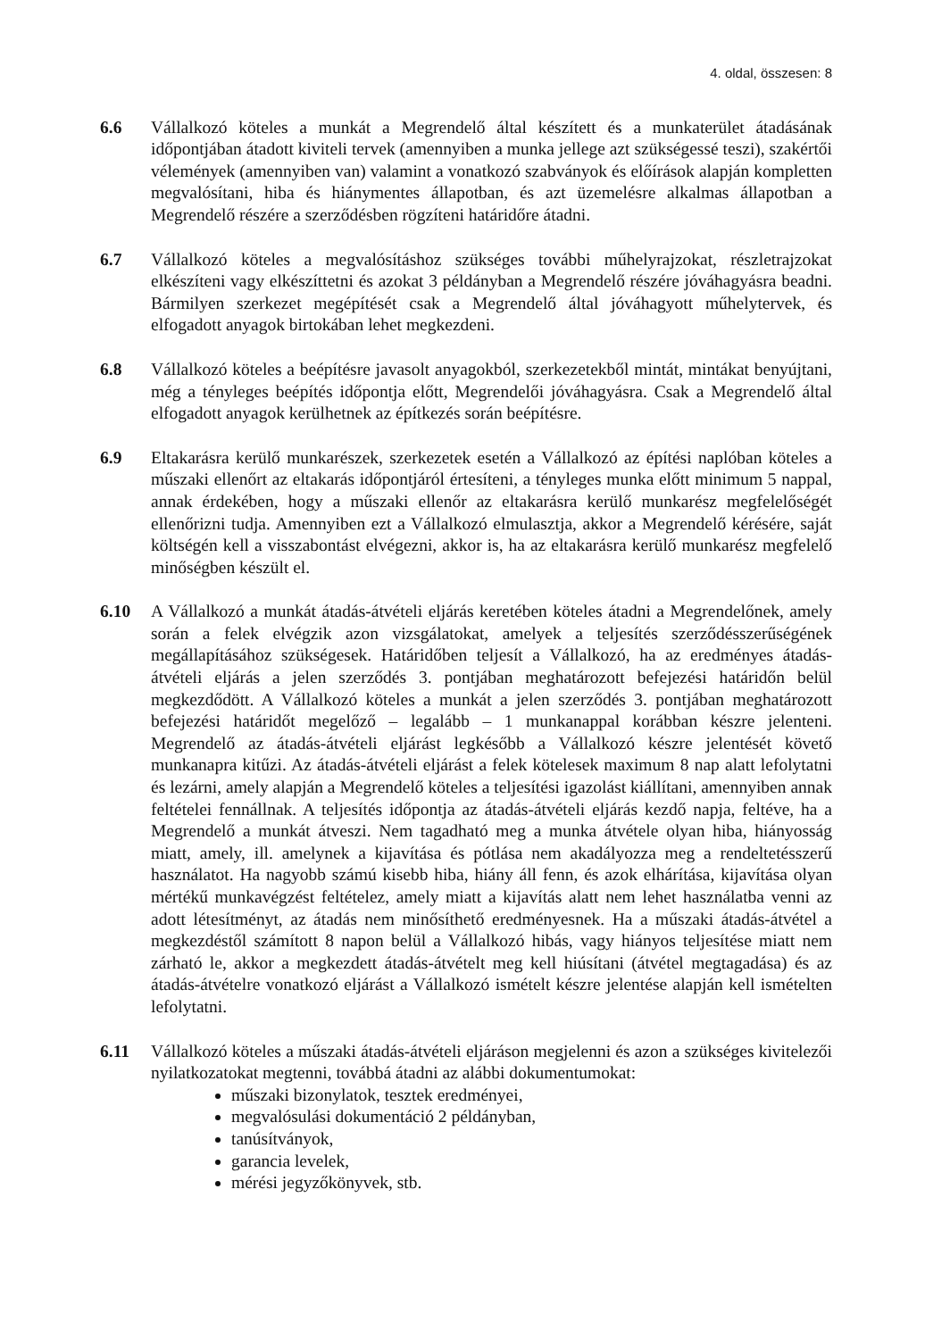4. oldal, összesen: 8
6.6 Vállalkozó köteles a munkát a Megrendelő által készített és a munkaterület átadásának időpontjában átadott kiviteli tervek (amennyiben a munka jellege azt szükségessé teszi), szakértői vélemények (amennyiben van) valamint a vonatkozó szabványok és előírások alapján kompletten megvalósítani, hiba és hiánymentes állapotban, és azt üzemelésre alkalmas állapotban a Megrendelő részére a szerződésben rögzíteni határidőre átadni.
6.7 Vállalkozó köteles a megvalósításhoz szükséges további műhelyrajzokat, részletrajzokat elkészíteni vagy elkészíttetni és azokat 3 példányban a Megrendelő részére jóváhagyásra beadni. Bármilyen szerkezet megépítését csak a Megrendelő által jóváhagyott műhelytervek, és elfogadott anyagok birtokában lehet megkezdeni.
6.8 Vállalkozó köteles a beépítésre javasolt anyagokból, szerkezetekből mintát, mintákat benyújtani, még a tényleges beépítés időpontja előtt, Megrendelői jóváhagyásra. Csak a Megrendelő által elfogadott anyagok kerülhetnek az építkezés során beépítésre.
6.9 Eltakarásra kerülő munkarészek, szerkezetek esetén a Vállalkozó az építési naplóban köteles a műszaki ellenőrt az eltakarás időpontjáról értesíteni, a tényleges munka előtt minimum 5 nappal, annak érdekében, hogy a műszaki ellenőr az eltakarásra kerülő munkarész megfelelőségét ellenőrizni tudja. Amennyiben ezt a Vállalkozó elmulasztja, akkor a Megrendelő kérésére, saját költségén kell a visszabontást elvégezni, akkor is, ha az eltakarásra kerülő munkarész megfelelő minőségben készült el.
6.10 A Vállalkozó a munkát átadás-átvételi eljárás keretében köteles átadni a Megrendelőnek, amely során a felek elvégzik azon vizsgálatokat, amelyek a teljesítés szerződésszerűségének megállapításához szükségesek. Határidőben teljesít a Vállalkozó, ha az eredményes átadás-átvételi eljárás a jelen szerződés 3. pontjában meghatározott befejezési határidőn belül megkezdődött. A Vállalkozó köteles a munkát a jelen szerződés 3. pontjában meghatározott befejezési határidőt megelőző – legalább – 1 munkanappal korábban készre jelenteni. Megrendelő az átadás-átvételi eljárást legkésőbb a Vállalkozó készre jelentését követő munkanapra kitűzi. Az átadás-átvételi eljárást a felek kötelesek maximum 8 nap alatt lefolytatni és lezárni, amely alapján a Megrendelő köteles a teljesítési igazolást kiállítani, amennyiben annak feltételei fennállnak. A teljesítés időpontja az átadás-átvételi eljárás kezdő napja, feltéve, ha a Megrendelő a munkát átveszi. Nem tagadható meg a munka átvétele olyan hiba, hiányosság miatt, amely, ill. amelynek a kijavítása és pótlása nem akadályozza meg a rendeltetésszerű használatot. Ha nagyobb számú kisebb hiba, hiány áll fenn, és azok elhárítása, kijavítása olyan mértékű munkavégzést feltételez, amely miatt a kijavítás alatt nem lehet használatba venni az adott létesítményt, az átadás nem minősíthető eredményesnek. Ha a műszaki átadás-átvétel a megkezdéstől számított 8 napon belül a Vállalkozó hibás, vagy hiányos teljesítése miatt nem zárható le, akkor a megkezdett átadás-átvételt meg kell hiúsítani (átvétel megtagadása) és az átadás-átvételre vonatkozó eljárást a Vállalkozó ismételt készre jelentése alapján kell ismételten lefolytatni.
6.11 Vállalkozó köteles a műszaki átadás-átvételi eljáráson megjelenni és azon a szükséges kivitelezői nyilatkozatokat megtenni, továbbá átadni az alábbi dokumentumokat:
műszaki bizonylatok, tesztek eredményei,
megvalósulási dokumentáció 2 példányban,
tanúsítványok,
garancia levelek,
mérési jegyzőkönyvek, stb.